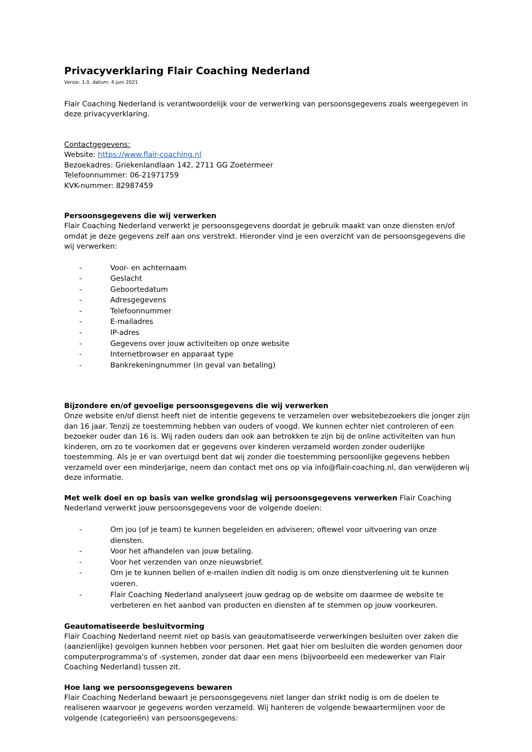Privacyverklaring Flair Coaching Nederland
Versie: 1.0, datum: 4 juni 2021
Flair Coaching Nederland is verantwoordelijk voor de verwerking van persoonsgegevens zoals weergegeven in deze privacyverklaring.
Contactgegevens:
Website: https://www.flair-coaching.nl
Bezoekadres: Griekenlandlaan 142, 2711 GG Zoetermeer
Telefoonnummer: 06-21971759
KVK-nummer: 82987459
Persoonsgegevens die wij verwerken
Flair Coaching Nederland verwerkt je persoonsgegevens doordat je gebruik maakt van onze diensten en/of omdat je deze gegevens zelf aan ons verstrekt. Hieronder vind je een overzicht van de persoonsgegevens die wij verwerken:
- Voor- en achternaam
- Geslacht
- Geboortedatum
- Adresgegevens
- Telefoonnummer
- E-mailadres
- IP-adres
- Gegevens over jouw activiteiten op onze website
- Internetbrowser en apparaat type
- Bankrekeningnummer (in geval van betaling)
Bijzondere en/of gevoelige persoonsgegevens die wij verwerken
Onze website en/of dienst heeft niet de intentie gegevens te verzamelen over websitebezoekers die jonger zijn dan 16 jaar. Tenzij ze toestemming hebben van ouders of voogd. We kunnen echter niet controleren of een bezoeker ouder dan 16 is. Wij raden ouders dan ook aan betrokken te zijn bij de online activiteiten van hun kinderen, om zo te voorkomen dat er gegevens over kinderen verzameld worden zonder ouderlijke toestemming. Als je er van overtuigd bent dat wij zonder die toestemming persoonlijke gegevens hebben verzameld over een minderjarige, neem dan contact met ons op via info@flair-coaching.nl, dan verwijderen wij deze informatie.
Met welk doel en op basis van welke grondslag wij persoonsgegevens verwerken Flair Coaching Nederland verwerkt jouw persoonsgegevens voor de volgende doelen:
- Om jou (of je team) te kunnen begeleiden en adviseren; oftewel voor uitvoering van onze diensten.
- Voor het afhandelen van jouw betaling.
- Voor het verzenden van onze nieuwsbrief.
- Om je te kunnen bellen of e-mailen indien dit nodig is om onze dienstverlening uit te kunnen voeren.
- Flair Coaching Nederland analyseert jouw gedrag op de website om daarmee de website te verbeteren en het aanbod van producten en diensten af te stemmen op jouw voorkeuren.
Geautomatiseerde besluitvorming
Flair Coaching Nederland neemt niet op basis van geautomatiseerde verwerkingen besluiten over zaken die (aanzienlijke) gevolgen kunnen hebben voor personen. Het gaat hier om besluiten die worden genomen door computerprogramma's of -systemen, zonder dat daar een mens (bijvoorbeeld een medewerker van Flair Coaching Nederland) tussen zit.
Hoe lang we persoonsgegevens bewaren
Flair Coaching Nederland bewaart je persoonsgegevens niet langer dan strikt nodig is om de doelen te realiseren waarvoor je gegevens worden verzameld. Wij hanteren de volgende bewaartermijnen voor de volgende (categorieën) van persoonsgegevens: